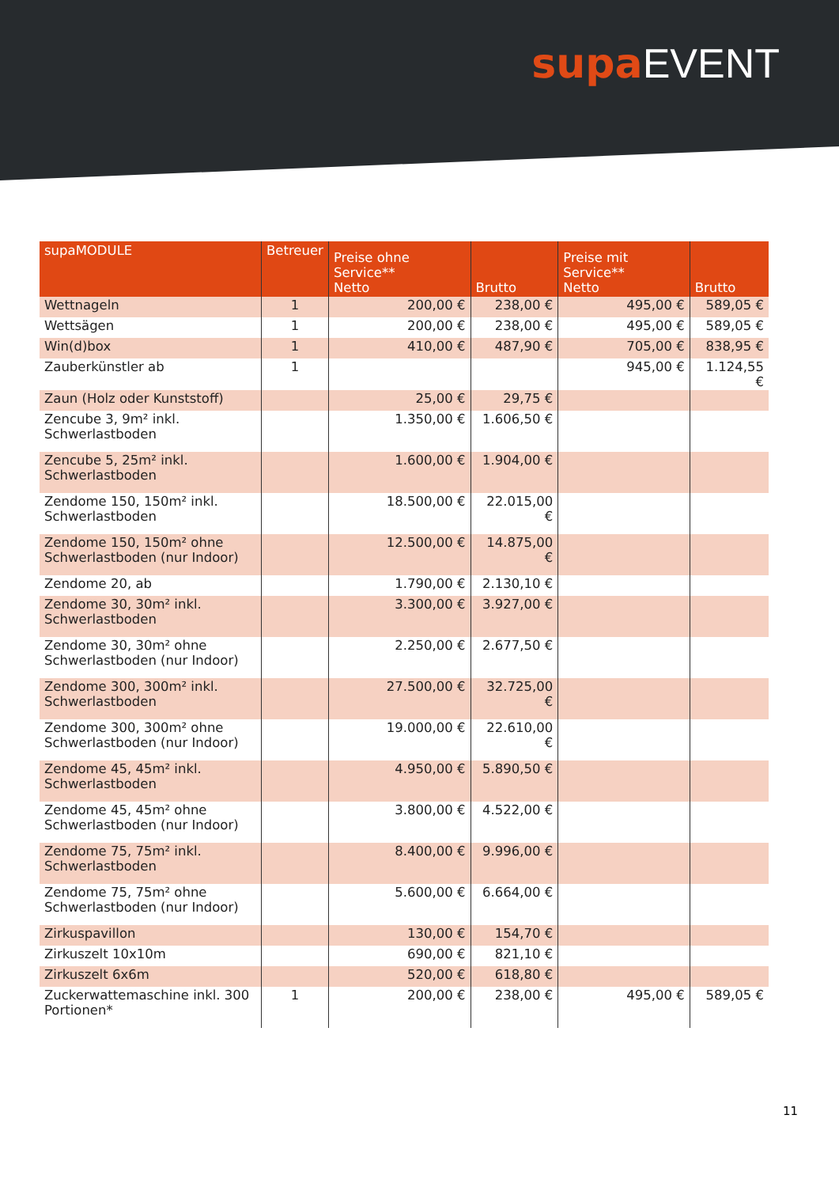supa EVENT
| supaMODULE | Betreuer | Preise ohne Service** Netto | Brutto | Preise mit Service** Netto | Brutto |
| --- | --- | --- | --- | --- | --- |
| Wettnageln | 1 | 200,00 € | 238,00 € | 495,00 € | 589,05 € |
| Wettsägen | 1 | 200,00 € | 238,00 € | 495,00 € | 589,05 € |
| Win(d)box | 1 | 410,00 € | 487,90 € | 705,00 € | 838,95 € |
| Zauberkünstler ab | 1 | | | 945,00 € | 1.124,55 € |
| Zaun (Holz oder Kunststoff) | | 25,00 € | 29,75 € | | |
| Zencube 3, 9m² inkl. Schwerlastboden | | 1.350,00 € | 1.606,50 € | | |
| Zencube 5, 25m² inkl. Schwerlastboden | | 1.600,00 € | 1.904,00 € | | |
| Zendome 150, 150m² inkl. Schwerlastboden | | 18.500,00 € | 22.015,00 € | | |
| Zendome 150, 150m² ohne Schwerlastboden (nur Indoor) | | 12.500,00 € | 14.875,00 € | | |
| Zendome 20, ab | | 1.790,00 € | 2.130,10 € | | |
| Zendome 30, 30m² inkl. Schwerlastboden | | 3.300,00 € | 3.927,00 € | | |
| Zendome 30, 30m² ohne Schwerlastboden (nur Indoor) | | 2.250,00 € | 2.677,50 € | | |
| Zendome 300, 300m² inkl. Schwerlastboden | | 27.500,00 € | 32.725,00 € | | |
| Zendome 300, 300m² ohne Schwerlastboden (nur Indoor) | | 19.000,00 € | 22.610,00 € | | |
| Zendome 45, 45m² inkl. Schwerlastboden | | 4.950,00 € | 5.890,50 € | | |
| Zendome 45, 45m² ohne Schwerlastboden (nur Indoor) | | 3.800,00 € | 4.522,00 € | | |
| Zendome 75, 75m² inkl. Schwerlastboden | | 8.400,00 € | 9.996,00 € | | |
| Zendome 75, 75m² ohne Schwerlastboden (nur Indoor) | | 5.600,00 € | 6.664,00 € | | |
| Zirkuspavillon | | 130,00 € | 154,70 € | | |
| Zirkuszelt 10x10m | | 690,00 € | 821,10 € | | |
| Zirkuszelt 6x6m | | 520,00 € | 618,80 € | | |
| Zuckerwattemaschine inkl. 300 Portionen* | 1 | 200,00 € | 238,00 € | 495,00 € | 589,05 € |
11